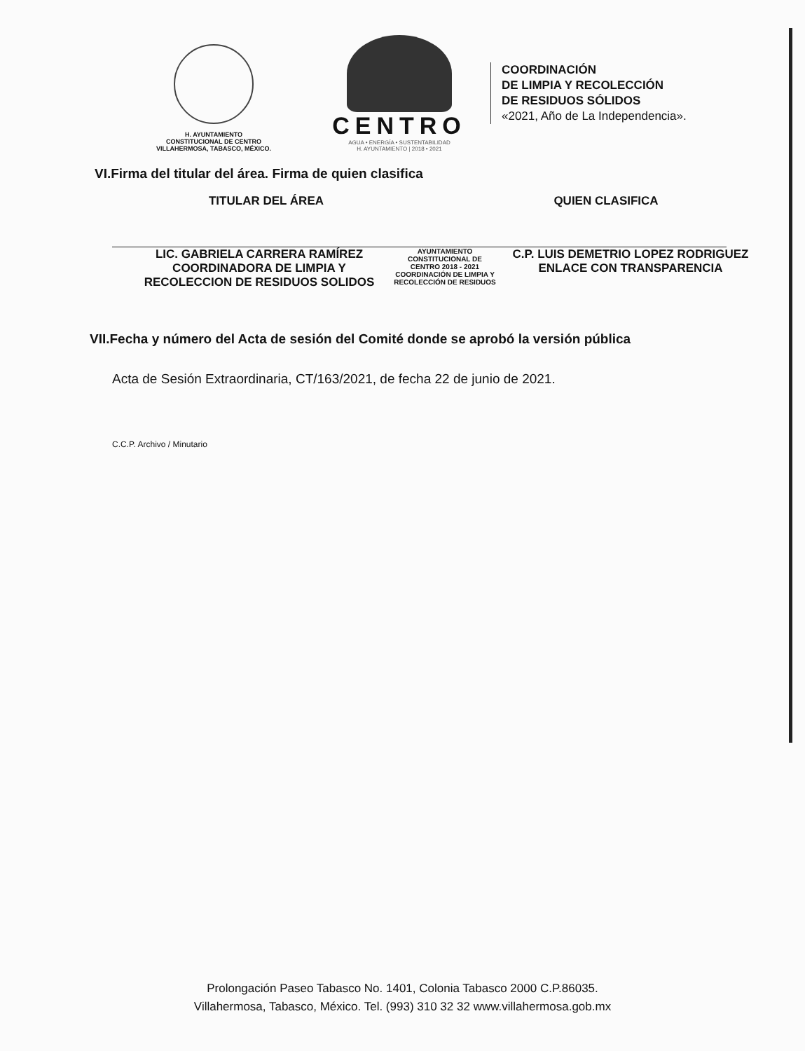H. AYUNTAMIENTO
CONSTITUCIONAL DE CENTRO
VILLAHERMOSA, TABASCO, MÉXICO.
CENTRO
AGUA • ENERGÍA • SUSTENTABILIDAD
H. AYUNTAMIENTO | 2018 • 2021
COORDINACIÓN
DE LIMPIA Y RECOLECCIÓN
DE RESIDUOS SÓLIDOS
«2021, Año de La Independencia».
VI.Firma del titular del área. Firma de quien clasifica
TITULAR DEL ÁREA QUIEN CLASIFICA
LIC. GABRIELA CARRERA RAMÍREZ
COORDINADORA DE LIMPIA Y
RECOLECCION DE RESIDUOS SOLIDOS
AYUNTAMIENTO CONSTITUCIONAL DE CENTRO 2018 - 2021
COORDINACIÓN DE LIMPIA Y RECOLECCIÓN DE RESIDUOS
C.P. LUIS DEMETRIO LOPEZ RODRIGUEZ
ENLACE CON TRANSPARENCIA
VII.Fecha y número del Acta de sesión del Comité donde se aprobó la versión pública
Acta de Sesión Extraordinaria, CT/163/2021, de fecha 22 de junio de 2021.
C.C.P. Archivo / Minutario
Prolongación Paseo Tabasco No. 1401, Colonia Tabasco 2000 C.P.86035.
Villahermosa, Tabasco, México. Tel. (993) 310 32 32 www.villahermosa.gob.mx